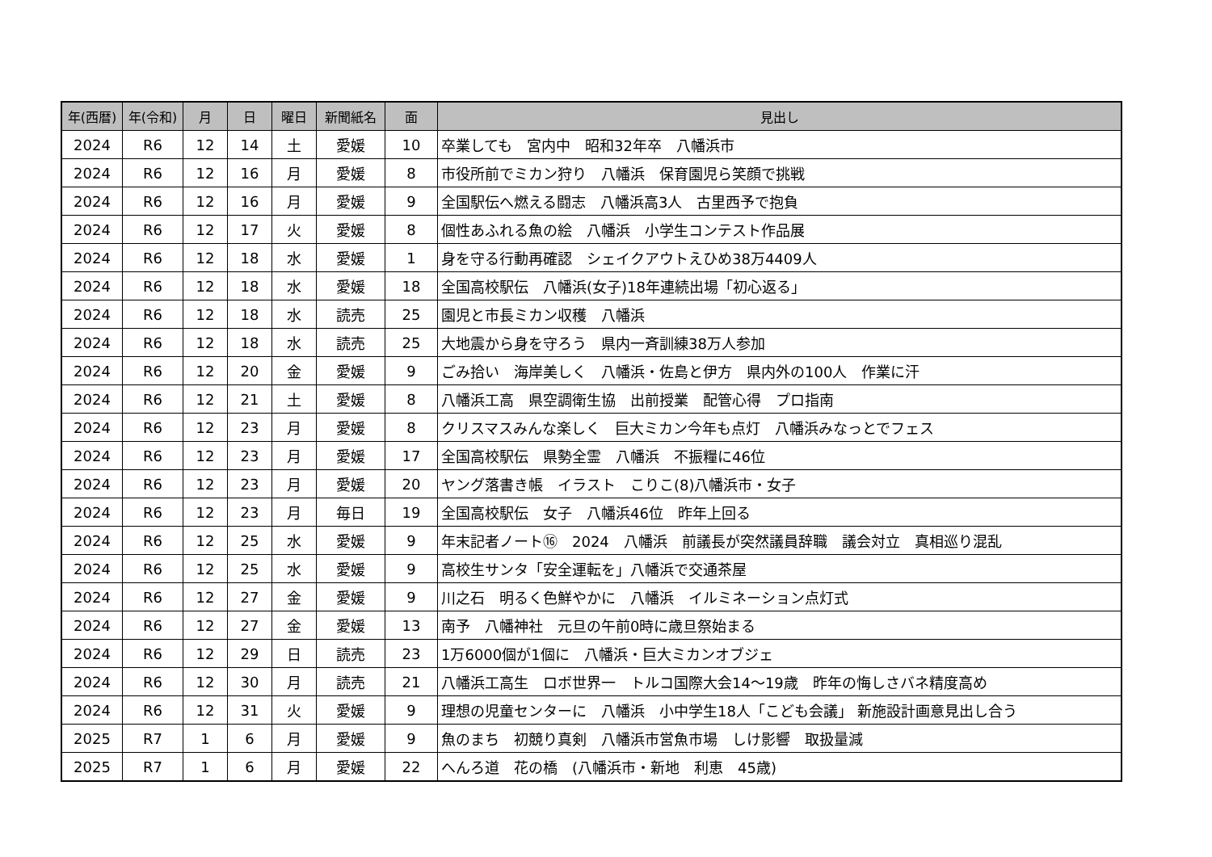| 年(西暦) | 年(令和) | 月 | 日 | 曜日 | 新聞紙名 | 面 | 見出し |
| --- | --- | --- | --- | --- | --- | --- | --- |
| 2024 | R6 | 12 | 14 | 土 | 愛媛 | 10 | 卒業しても 宮内中 昭和32年卒 八幡浜市 |
| 2024 | R6 | 12 | 16 | 月 | 愛媛 | 8 | 市役所前でミカン狩り 八幡浜 保育園児ら笑顔で挑戦 |
| 2024 | R6 | 12 | 16 | 月 | 愛媛 | 9 | 全国駅伝へ燃える闘志 八幡浜高3人 古里西予で抱負 |
| 2024 | R6 | 12 | 17 | 火 | 愛媛 | 8 | 個性あふれる魚の絵 八幡浜 小学生コンテスト作品展 |
| 2024 | R6 | 12 | 18 | 水 | 愛媛 | 1 | 身を守る行動再確認 シェイクアウトえひめ38万4409人 |
| 2024 | R6 | 12 | 18 | 水 | 愛媛 | 18 | 全国高校駅伝 八幡浜(女子)18年連続出場「初心返る」 |
| 2024 | R6 | 12 | 18 | 水 | 読売 | 25 | 園児と市長ミカン収穫 八幡浜 |
| 2024 | R6 | 12 | 18 | 水 | 読売 | 25 | 大地震から身を守ろう 県内一斉訓練38万人参加 |
| 2024 | R6 | 12 | 20 | 金 | 愛媛 | 9 | ごみ拾い 海岸美しく 八幡浜・佐島と伊方 県内外の100人 作業に汗 |
| 2024 | R6 | 12 | 21 | 土 | 愛媛 | 8 | 八幡浜工高 県空調衛生協 出前授業 配管心得 プロ指南 |
| 2024 | R6 | 12 | 23 | 月 | 愛媛 | 8 | クリスマスみんな楽しく 巨大ミカン今年も点灯 八幡浜みなっとでフェス |
| 2024 | R6 | 12 | 23 | 月 | 愛媛 | 17 | 全国高校駅伝 県勢全霊 八幡浜 不振糧に46位 |
| 2024 | R6 | 12 | 23 | 月 | 愛媛 | 20 | ヤング落書き帳 イラスト こりこ(8)八幡浜市・女子 |
| 2024 | R6 | 12 | 23 | 月 | 毎日 | 19 | 全国高校駅伝 女子 八幡浜46位 昨年上回る |
| 2024 | R6 | 12 | 25 | 水 | 愛媛 | 9 | 年末記者ノート⑯ 2024 八幡浜 前議長が突然議員辞職 議会対立 真相巡り混乱 |
| 2024 | R6 | 12 | 25 | 水 | 愛媛 | 9 | 高校生サンタ「安全運転を」八幡浜で交通茶屋 |
| 2024 | R6 | 12 | 27 | 金 | 愛媛 | 9 | 川之石 明るく色鮮やかに 八幡浜 イルミネーション点灯式 |
| 2024 | R6 | 12 | 27 | 金 | 愛媛 | 13 | 南予 八幡神社 元旦の午前0時に歳旦祭始まる |
| 2024 | R6 | 12 | 29 | 日 | 読売 | 23 | 1万6000個が1個に 八幡浜・巨大ミカンオブジェ |
| 2024 | R6 | 12 | 30 | 月 | 読売 | 21 | 八幡浜工高生 ロボ世界一 トルコ国際大会14～19歳 昨年の悔しさバネ精度高め |
| 2024 | R6 | 12 | 31 | 火 | 愛媛 | 9 | 理想の児童センターに 八幡浜 小中学生18人「こども会議」 新施設計画意見出し合う |
| 2025 | R7 | 1 | 6 | 月 | 愛媛 | 9 | 魚のまち 初競り真剣 八幡浜市営魚市場 しけ影響 取扱量減 |
| 2025 | R7 | 1 | 6 | 月 | 愛媛 | 22 | へんろ道 花の橋 (八幡浜市・新地 利恵 45歳) |